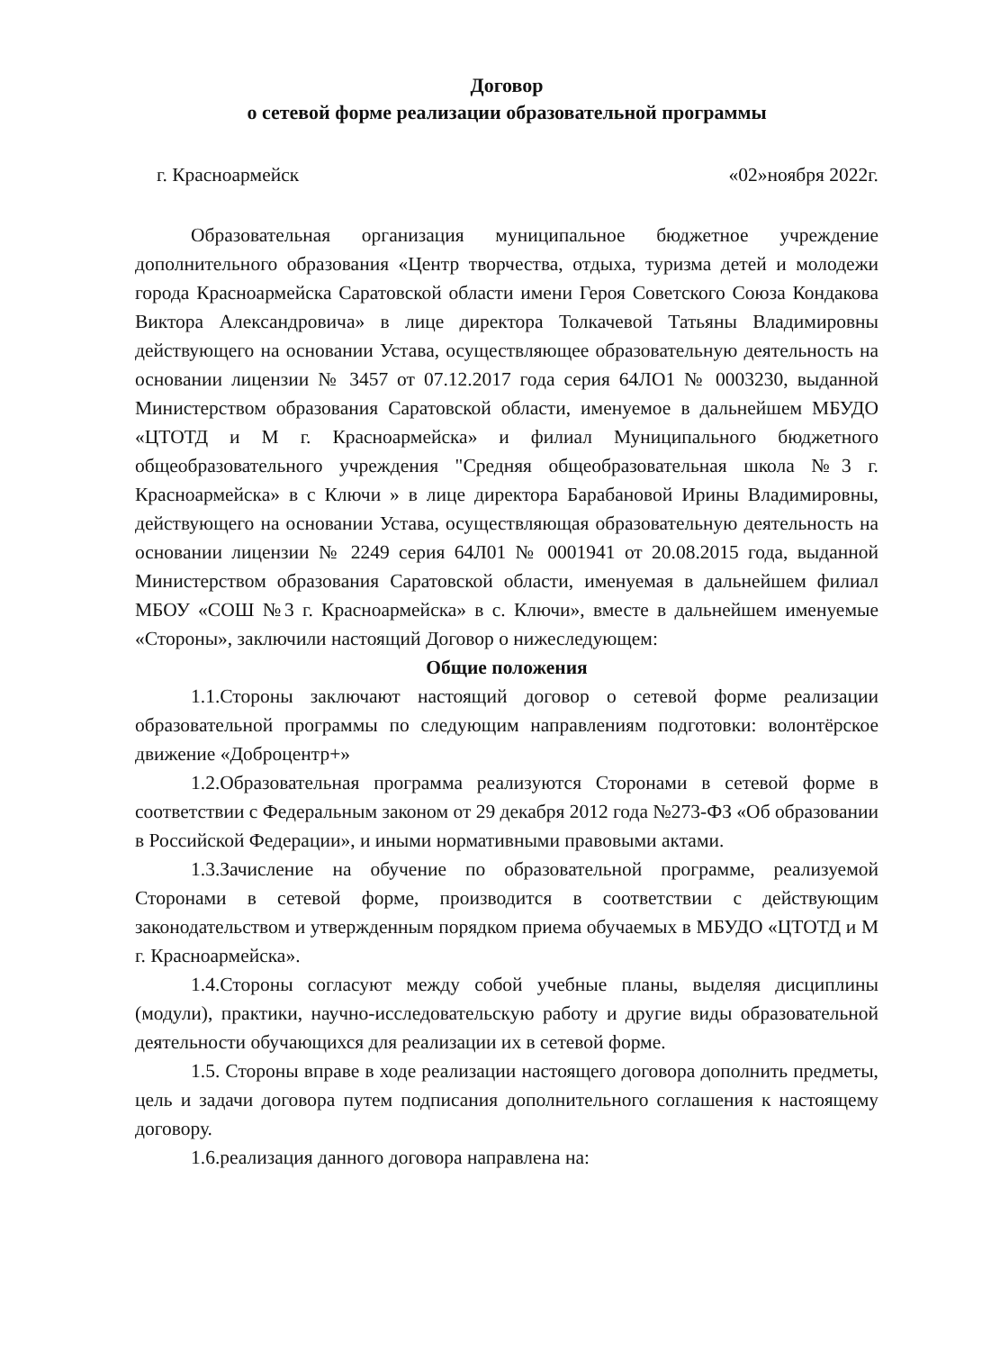Договор
о сетевой форме реализации образовательной программы
г. Красноармейск «02»ноября 2022г.
Образовательная организация муниципальное бюджетное учреждение дополнительного образования «Центр творчества, отдыха, туризма детей и молодежи города Красноармейска Саратовской области имени Героя Советского Союза Кондакова Виктора Александровича» в лице директора Толкачевой Татьяны Владимировны действующего на основании Устава, осуществляющее образовательную деятельность на основании лицензии № 3457 от 07.12.2017 года серия 64ЛО1 № 0003230, выданной Министерством образования Саратовской области, именуемое в дальнейшем МБУДО «ЦТОТД и М г. Красноармейска» и филиал Муниципального бюджетного общеобразовательного учреждения "Средняя общеобразовательная школа №3 г. Красноармейска» в с Ключи » в лице директора Барабановой Ирины Владимировны, действующего на основании Устава, осуществляющая образовательную деятельность на основании лицензии № 2249 серия 64Л01 № 0001941 от 20.08.2015 года, выданной Министерством образования Саратовской области, именуемая в дальнейшем филиал МБОУ «СОШ №3 г. Красноармейска» в с. Ключи», вместе в дальнейшем именуемые «Стороны», заключили настоящий Договор о нижеследующем:
Общие положения
1.1.Стороны заключают настоящий договор о сетевой форме реализации образовательной программы по следующим направлениям подготовки: волонтёрское движение «Доброцентр+»
1.2.Образовательная программа реализуются Сторонами в сетевой форме в соответствии с Федеральным законом от 29 декабря 2012 года №273-ФЗ «Об образовании в Российской Федерации», и иными нормативными правовыми актами.
1.3.Зачисление на обучение по образовательной программе, реализуемой Сторонами в сетевой форме, производится в соответствии с действующим законодательством и утвержденным порядком приема обучаемых в МБУДО «ЦТОТД и М г. Красноармейска».
1.4.Стороны согласуют между собой учебные планы, выделяя дисциплины (модули), практики, научно-исследовательскую работу и другие виды образовательной деятельности обучающихся для реализации их в сетевой форме.
1.5. Стороны вправе в ходе реализации настоящего договора дополнить предметы, цель и задачи договора путем подписания дополнительного соглашения к настоящему договору.
1.6.реализация данного договора направлена на: